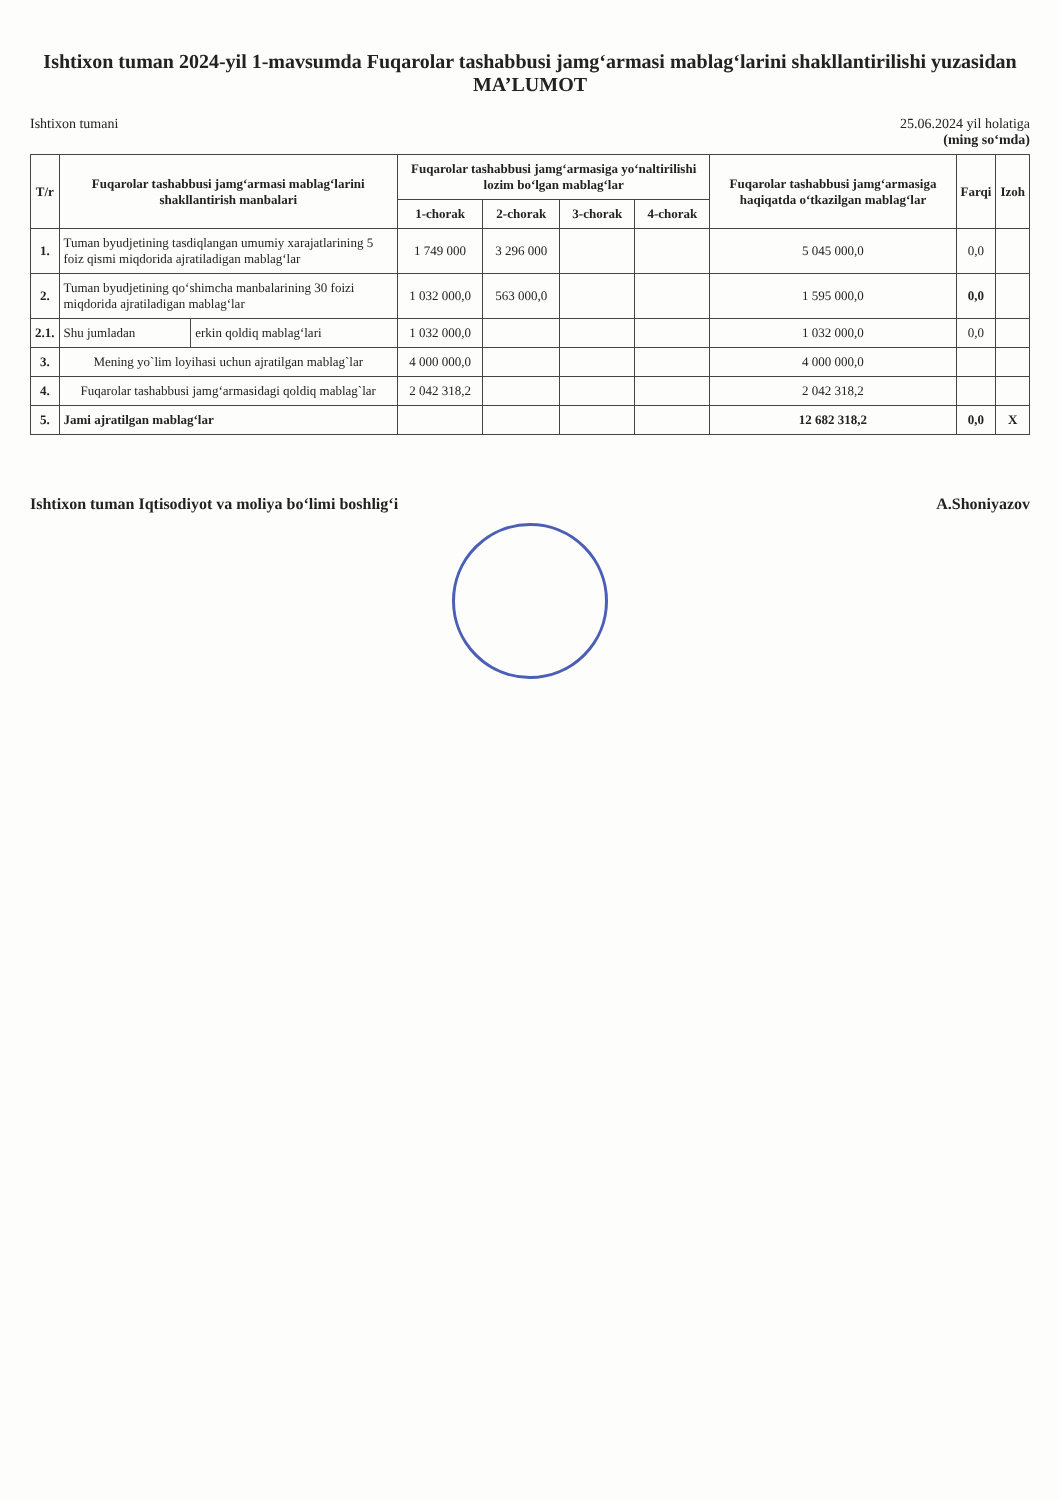Ishtixon tuman 2024-yil 1-mavsumda Fuqarolar tashabbusi jamg‘armasi mablag‘larini shakllantirilishi yuzasidan
MA’LUMOT
Ishtixon tumani 25.06.2024 yil holatiga
(ming so‘mda)
| T/r | Fuqarolar tashabbusi jamg‘armasi mablag‘larini shakllantirish manbalari | | Fuqarolar tashabbusi jamg‘armasiga yo‘naltirilishi lozim bo‘lgan mablag‘lar | | | | Fuqarolar tashabbusi jamg‘armasiga haqiqatda o‘tkazilgan mablag‘lar | Farqi | Izoh |
| --- | --- | --- | --- | --- | --- | --- | --- | --- | --- |
| | | | 1-chorak | 2-chorak | 3-chorak | 4-chorak | | | |
| 1. | Tuman byudjetining tasdiqlangan umumiy xarajatlarining 5 foiz qismi miqdorida ajratiladigan mablag‘lar | | 1 749 000 | 3 296 000 | | | 5 045 000,0 | 0,0 | |
| 2. | Tuman byudjetining qo‘shimcha manbalarining 30 foizi miqdorida ajratiladigan mablag‘lar | | 1 032 000,0 | 563 000,0 | | | 1 595 000,0 | 0,0 | |
| 2.1. | Shu jumladan | erkin qoldiq mablag‘lari | 1 032 000,0 | | | | 1 032 000,0 | 0,0 | |
| 3. | Mening yo`lim loyihasi uchun ajratilgan mablag`lar | | 4 000 000,0 | | | | 4 000 000,0 | | |
| 4. | Fuqarolar tashabbusi jamg‘armasidagi qoldiq mablag`lar | | 2 042 318,2 | | | | 2 042 318,2 | | |
| 5. | Jami ajratilgan mablag‘lar | | | | | | 12 682 318,2 | 0,0 | X |
Ishtixon tuman Iqtisodiyot va moliya bo‘limi boshlig‘i
A.Shoniyazov